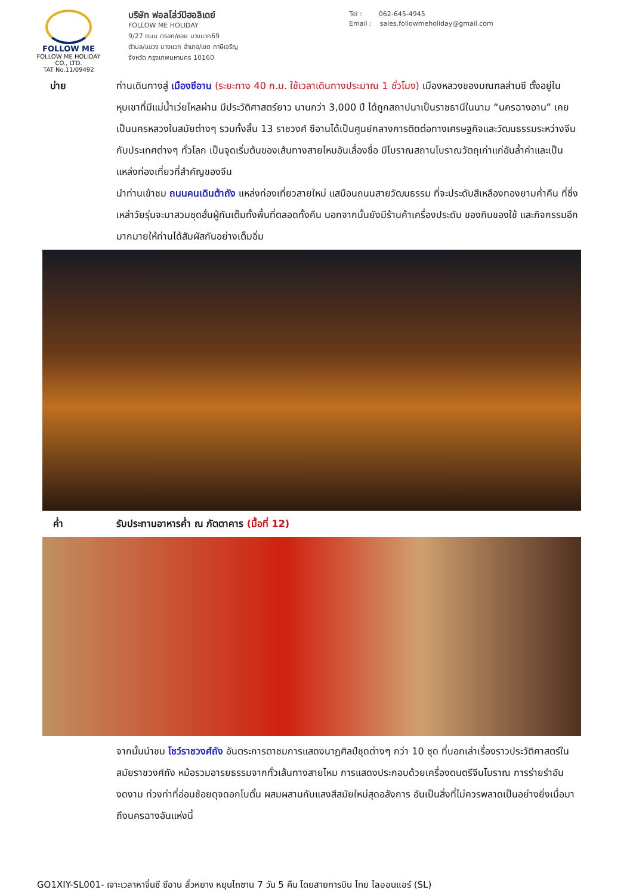FOLLOW ME
FOLLOW ME HOLIDAY CO., LTD.
TAT No.11/09492
บริษัท ฟอลโล่ว์มีฮอลิเดย์
FOLLOW ME HOLIDAY
9/27 ถนน ตรอก/ซอย บางแวก69
ตำบล/แขวง บางแวก อำเภอ/เขต ภาษีเจริญ
จังหวัด กรุงเทพมหานคร 10160
Tel : 062-645-4945
Email : sales.followmeholiday@gmail.com
บ่าย ท่านเดินทางสู่ เมืองซีอาน (ระยะทาง 40 ก.ม. ใช้เวลาเดินทางประมาณ 1 ชั่วโมง) เมืองหลวงของมณฑลส่านซี ตั้งอยู่ในหุบเขาที่มีแม่น้ำเว่ยไหลผ่าน มีประวัติศาสตร์ยาว นานกว่า 3,000 ปี ได้ถูกสถาปนาเป็นราชธานีในนาม “นครฉางอาน” เคยเป็นนครหลวงในสมัยต่างๆ รวมทั้งสิ้น 13 ราชวงศ์ ซีอานได้เป็นศูนย์กลางการติดต่อทางเศรษฐกิจและวัฒนธรรมระหว่างจีนกับประเทศต่างๆ ทั่วโลก เป็นจุดเริ่มต้นของเส้นทางสายไหมอันเลื่องชื่อ มีโบราณสถานโบราณวัตถุเก่าแก่อันล้ำค่าและเป็นแหล่งท่องเที่ยวที่สำคัญของจีน
นำท่านเข้าชม ถนนคนเดินต้าถัง แหล่งท่องเที่ยวสายใหม่ แสมือนถนนสายวัฒนธรรม ที่จะประดับสีเหลืองทองยามค่ำคืน ที่ซึ่งเหล่าวัยรุ่นจะมาสวมชุดฮั่นฝู่กันเต็มทั้งพื้นที่ตลอดทั้งคืน นอกจากนั้นยังมีร้านค้าเครื่องประดับ ของกินของใช้ และกิจกรรมอีกมากมายให้ท่านได้สัมผัสกันอย่างเต็มอิ่ม
ค่ำ รับประทานอาหารค่ำ ณ ภัตตาคาร (มื้อที่ 12)
จากนั้นนำชม โชว์ราชวงศ์ถัง อันตระการตาชมการแสดงนาฏศิลป์ชุดต่างๆ กว่า 10 ชุด ที่บอกเล่าเรื่องราวประวัติศาสตร์ในสมัยราชวงศ์ถัง หม้อรวมอารยธรรมจากทั่วเส้นทางสายไหม การแสดงประกอบด้วยเครื่องดนตรีจีนโบราณ การร่ายรำอันงดงาม ท่วงท่าที่อ่อนช้อยดุจดอกโบตั๋น ผสมผสานกับแสงสีสมัยใหม่สุดอลังการ อันเป็นสิ่งที่ไม่ควรพลาดเป็นอย่างยิ่งเมื่อมาถึงนครฉางอันแห่งนี้
GO1XIY-SL001- เจาะเวลาหาจิ๋นซี ซีอาน ลั่วหยาง หยุนไถซาน 7 วัน 5 คืน โดยสายการบิน ไทย ไลออนแอร์ (SL)